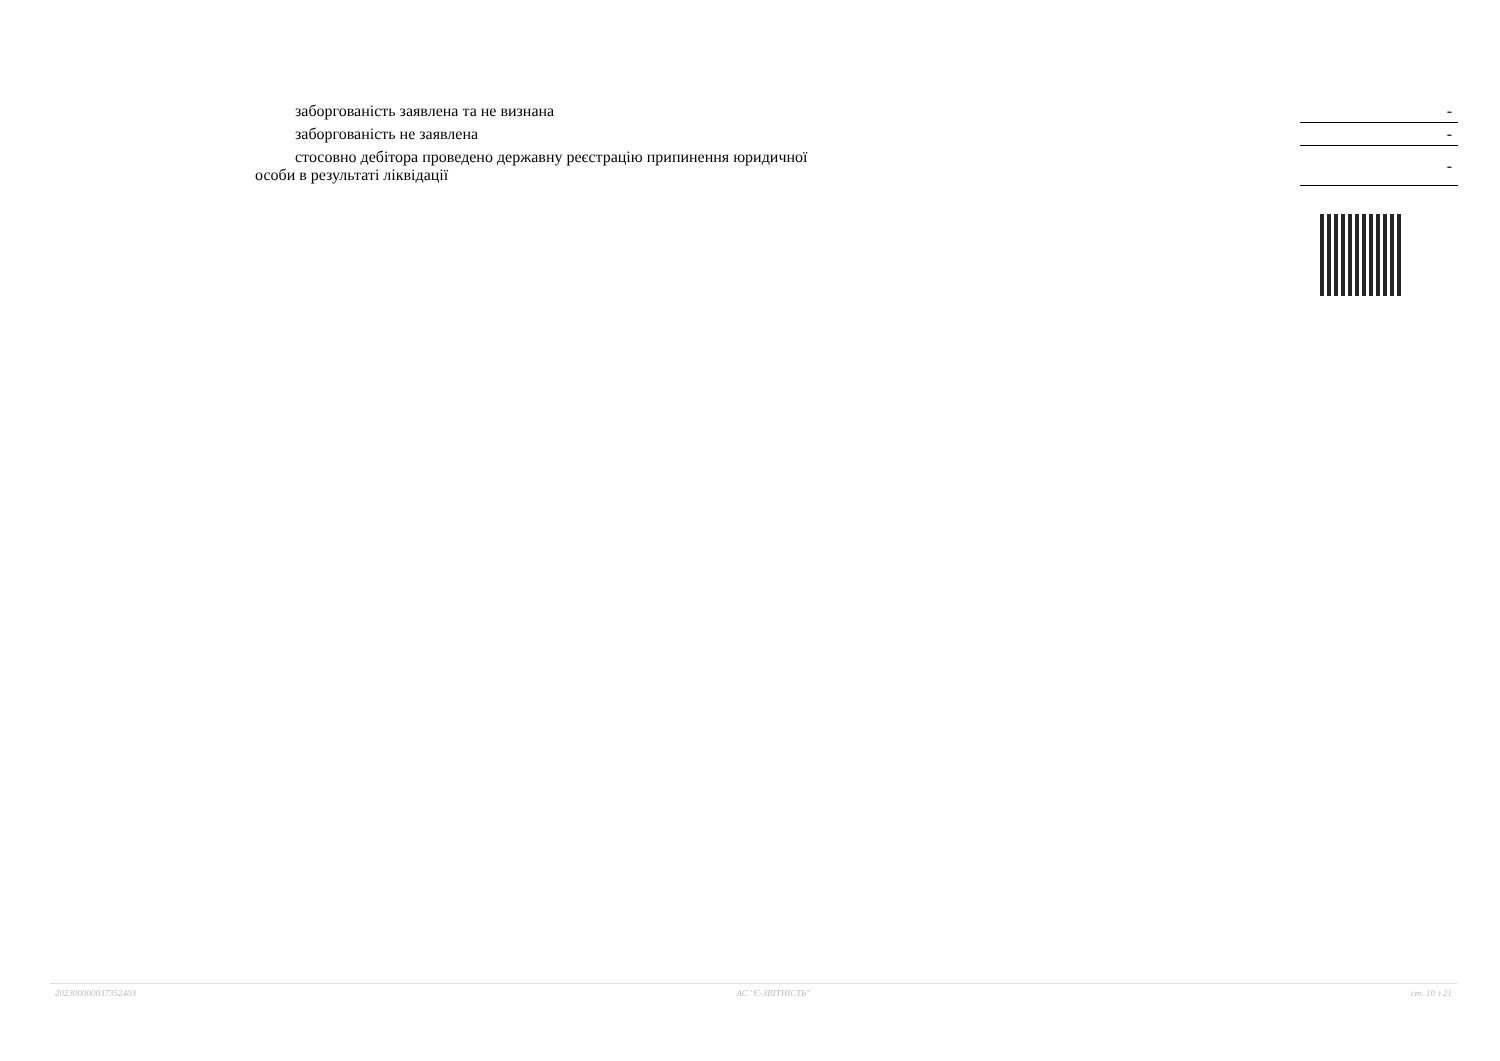| заборгованість заявлена та не визнана | | - |
| заборгованість не заявлена | | - |
| стосовно дебітора проведено державну реєстрацію припинення юридичної особи в результаті ліквідації | | - |
20230000003735240З АС "Є-ЗВІТНІСТЬ" ст. 10 з 21